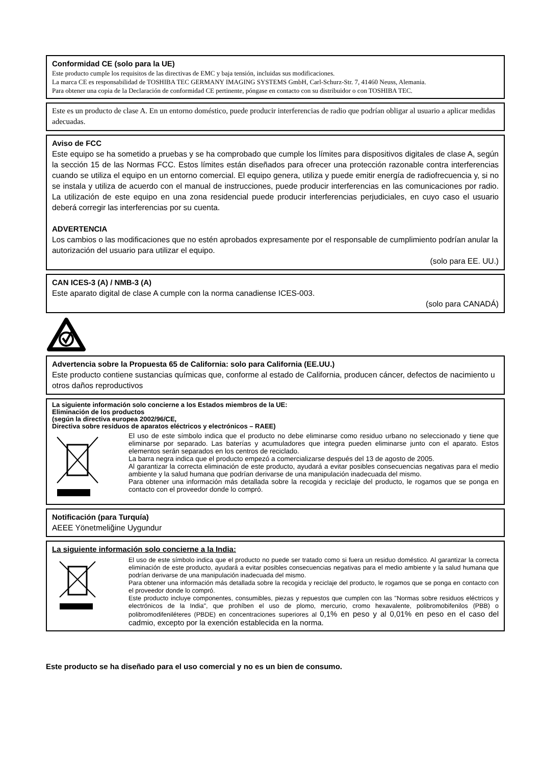Conformidad CE (solo para la UE)
Este producto cumple los requisitos de las directivas de EMC y baja tensión, incluidas sus modificaciones.
La marca CE es responsabilidad de TOSHIBA TEC GERMANY IMAGING SYSTEMS GmbH, Carl-Schurz-Str. 7, 41460 Neuss, Alemania.
Para obtener una copia de la Declaración de conformidad CE pertinente, póngase en contacto con su distribuidor o con TOSHIBA TEC.
Este es un producto de clase A. En un entorno doméstico, puede producir interferencias de radio que podrían obligar al usuario a aplicar medidas adecuadas.
Aviso de FCC
Este equipo se ha sometido a pruebas y se ha comprobado que cumple los límites para dispositivos digitales de clase A, según la sección 15 de las Normas FCC. Estos límites están diseñados para ofrecer una protección razonable contra interferencias cuando se utiliza el equipo en un entorno comercial. El equipo genera, utiliza y puede emitir energía de radiofrecuencia y, si no se instala y utiliza de acuerdo con el manual de instrucciones, puede producir interferencias en las comunicaciones por radio. La utilización de este equipo en una zona residencial puede producir interferencias perjudiciales, en cuyo caso el usuario deberá corregir las interferencias por su cuenta.
ADVERTENCIA
Los cambios o las modificaciones que no estén aprobados expresamente por el responsable de cumplimiento podrían anular la autorización del usuario para utilizar el equipo.
(solo para EE. UU.)
CAN ICES-3 (A) / NMB-3 (A)
Este aparato digital de clase A cumple con la norma canadiense ICES-003.
(solo para CANADÁ)
Advertencia sobre la Propuesta 65 de California: solo para California (EE.UU.)
Este producto contiene sustancias químicas que, conforme al estado de California, producen cáncer, defectos de nacimiento u otros daños reproductivos
La siguiente información solo concierne a los Estados miembros de la UE:
Eliminación de los productos
(según la directiva europea 2002/96/CE,
Directiva sobre residuos de aparatos eléctricos y electrónicos – RAEE)
El uso de este símbolo indica que el producto no debe eliminarse como residuo urbano no seleccionado y tiene que eliminarse por separado. Las baterías y acumuladores que integra pueden eliminarse junto con el aparato. Estos elementos serán separados en los centros de reciclado.
La barra negra indica que el producto empezó a comercializarse después del 13 de agosto de 2005.
Al garantizar la correcta eliminación de este producto, ayudará a evitar posibles consecuencias negativas para el medio ambiente y la salud humana que podrían derivarse de una manipulación inadecuada del mismo.
Para obtener una información más detallada sobre la recogida y reciclaje del producto, le rogamos que se ponga en contacto con el proveedor donde lo compró.
Notificación (para Turquía)
AEEE Yönetmeliğine Uygundur
La siguiente información solo concierne a la India:
El uso de este símbolo indica que el producto no puede ser tratado como si fuera un residuo doméstico. Al garantizar la correcta eliminación de este producto, ayudará a evitar posibles consecuencias negativas para el medio ambiente y la salud humana que podrían derivarse de una manipulación inadecuada del mismo.
Para obtener una información más detallada sobre la recogida y reciclaje del producto, le rogamos que se ponga en contacto con el proveedor donde lo compró.
Este producto incluye componentes, consumibles, piezas y repuestos que cumplen con las "Normas sobre residuos eléctricos y electrónicos de la India", que prohíben el uso de plomo, mercurio, cromo hexavalente, polibromobifenilos (PBB) o polibromodifeniléteres (PBDE) en concentraciones superiores al 0,1% en peso y al 0,01% en peso en el caso del cadmio, excepto por la exención establecida en la norma.
Este producto se ha diseñado para el uso comercial y no es un bien de consumo.